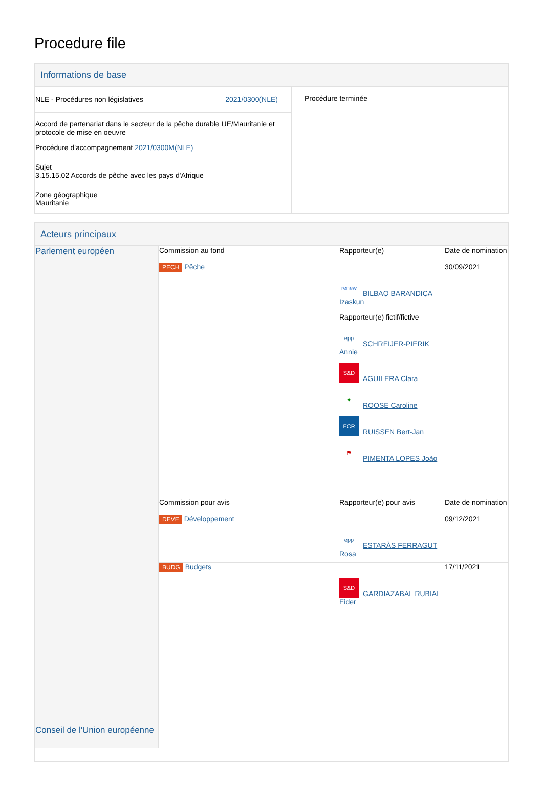Procedure file
Informations de base
| NLE - Procédures non législatives 2021/0300(NLE) Accord de partenariat dans le secteur de la pêche durable UE/Mauritanie et protocole de mise en oeuvre Procédure d'accompagnement 2021/0300M(NLE) Sujet 3.15.15.02 Accords de pêche avec les pays d'Afrique Zone géographique Mauritanie | Procédure terminée |
Acteurs principaux
| Parlement européen Conseil de l'Union européenne | / Commission au fond / Rapporteur(e) / Date de nomination / / PECH Pêche / renew BILBAO BARANDICA Izaskun Rapporteur(e) fictif/fictive epp SCHREIJER-PIERIK Annie S&D AGUILERA Clara ● ROOSE Caroline ECR RUISSEN Bert-Jan ⚑ PIMENTA LOPES João / 30/09/2021 / / Commission pour avis / Rapporteur(e) pour avis / Date de nomination / / DEVE Développement / epp ESTARÀS FERRAGUT Rosa / 09/12/2021 / / BUDG Budgets / S&D GARDIAZABAL RUBIAL Eider / 17/11/2021 / |